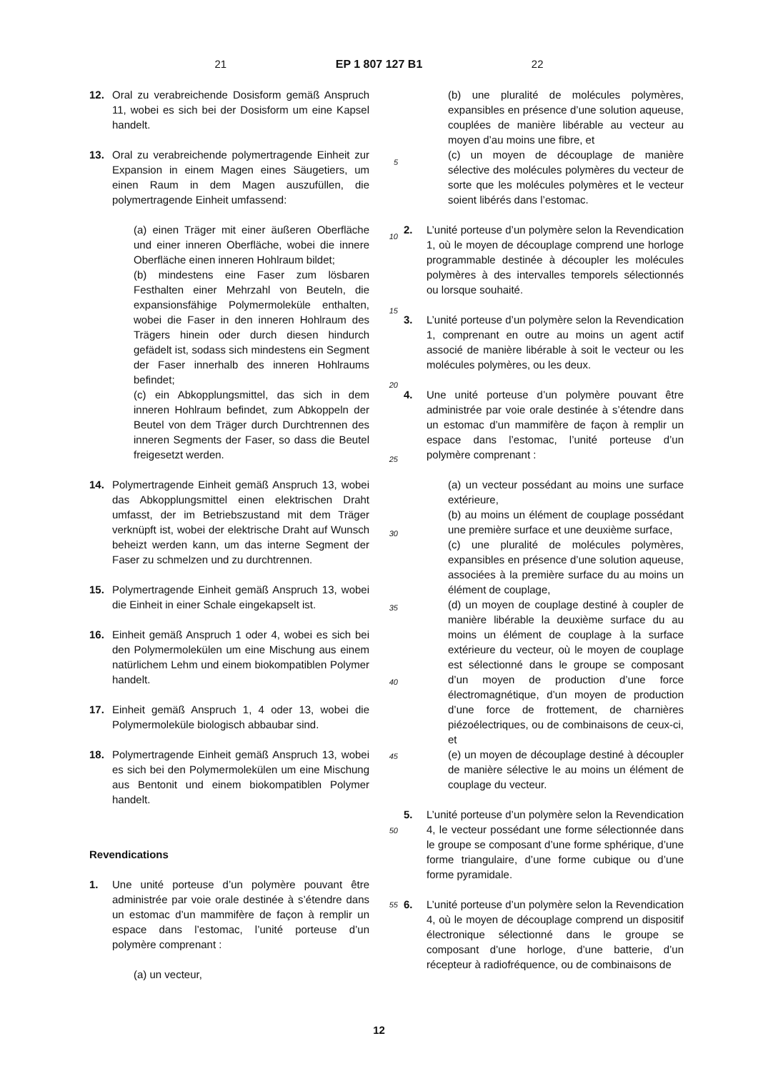21 EP 1 807 127 B1 22
12. Oral zu verabreichende Dosisform gemäß Anspruch 11, wobei es sich bei der Dosisform um eine Kapsel handelt.
13. Oral zu verabreichende polymertragende Einheit zur Expansion in einem Magen eines Säugetiers, um einen Raum in dem Magen auszufüllen, die polymertragende Einheit umfassend:
(a) einen Träger mit einer äußeren Oberfläche und einer inneren Oberfläche, wobei die innere Oberfläche einen inneren Hohlraum bildet;
(b) mindestens eine Faser zum lösbaren Festhalten einer Mehrzahl von Beuteln, die expansionsfähige Polymermoleküle enthalten, wobei die Faser in den inneren Hohlraum des Trägers hinein oder durch diesen hindurch gefädelt ist, sodass sich mindestens ein Segment der Faser innerhalb des inneren Hohlraums befindet;
(c) ein Abkopplungsmittel, das sich in dem inneren Hohlraum befindet, zum Abkoppeln der Beutel von dem Träger durch Durchtrennen des inneren Segments der Faser, so dass die Beutel freigesetzt werden.
14. Polymertragende Einheit gemäß Anspruch 13, wobei das Abkopplungsmittel einen elektrischen Draht umfasst, der im Betriebszustand mit dem Träger verknüpft ist, wobei der elektrische Draht auf Wunsch beheizt werden kann, um das interne Segment der Faser zu schmelzen und zu durchtrennen.
15. Polymertragende Einheit gemäß Anspruch 13, wobei die Einheit in einer Schale eingekapselt ist.
16. Einheit gemäß Anspruch 1 oder 4, wobei es sich bei den Polymermolekülen um eine Mischung aus einem natürlichem Lehm und einem biokompatiblen Polymer handelt.
17. Einheit gemäß Anspruch 1, 4 oder 13, wobei die Polymermoleküle biologisch abbaubar sind.
18. Polymertragende Einheit gemäß Anspruch 13, wobei es sich bei den Polymermolekülen um eine Mischung aus Bentonit und einem biokompatiblen Polymer handelt.
Revendications
1. Une unité porteuse d’un polymère pouvant être administrée par voie orale destinée à s’étendre dans un estomac d’un mammifère de façon à remplir un espace dans l’estomac, l’unité porteuse d’un polymère comprenant :
(a) un vecteur,
5
10
15
20
25
30
35
40
45
50
55
(b) une pluralité de molécules polymères, expansibles en présence d’une solution aqueuse, couplées de manière libérable au vecteur au moyen d’au moins une fibre, et
(c) un moyen de découplage de manière sélective des molécules polymères du vecteur de sorte que les molécules polymères et le vecteur soient libérés dans l’estomac.
2. L’unité porteuse d’un polymère selon la Revendication 1, où le moyen de découplage comprend une horloge programmable destinée à découpler les molécules polymères à des intervalles temporels sélectionnés ou lorsque souhaité.
3. L’unité porteuse d’un polymère selon la Revendication 1, comprenant en outre au moins un agent actif associé de manière libérable à soit le vecteur ou les molécules polymères, ou les deux.
4. Une unité porteuse d’un polymère pouvant être administrée par voie orale destinée à s’étendre dans un estomac d’un mammifère de façon à remplir un espace dans l’estomac, l’unité porteuse d’un polymère comprenant :
(a) un vecteur possédant au moins une surface extérieure,
(b) au moins un élément de couplage possédant une première surface et une deuxième surface,
(c) une pluralité de molécules polymères, expansibles en présence d’une solution aqueuse, associées à la première surface du au moins un élément de couplage,
(d) un moyen de couplage destiné à coupler de manière libérable la deuxième surface du au moins un élément de couplage à la surface extérieure du vecteur, où le moyen de couplage est sélectionné dans le groupe se composant d’un moyen de production d’une force électromagnétique, d’un moyen de production d’une force de frottement, de charnières piézoélectriques, ou de combinaisons de ceux-ci, et
(e) un moyen de découplage destiné à découpler de manière sélective le au moins un élément de couplage du vecteur.
5. L’unité porteuse d’un polymère selon la Revendication 4, le vecteur possédant une forme sélectionnée dans le groupe se composant d’une forme sphérique, d’une forme triangulaire, d’une forme cubique ou d’une forme pyramidale.
6. L’unité porteuse d’un polymère selon la Revendication 4, où le moyen de découplage comprend un dispositif électronique sélectionné dans le groupe se composant d’une horloge, d’une batterie, d’un récepteur à radiofréquence, ou de combinaisons de
12